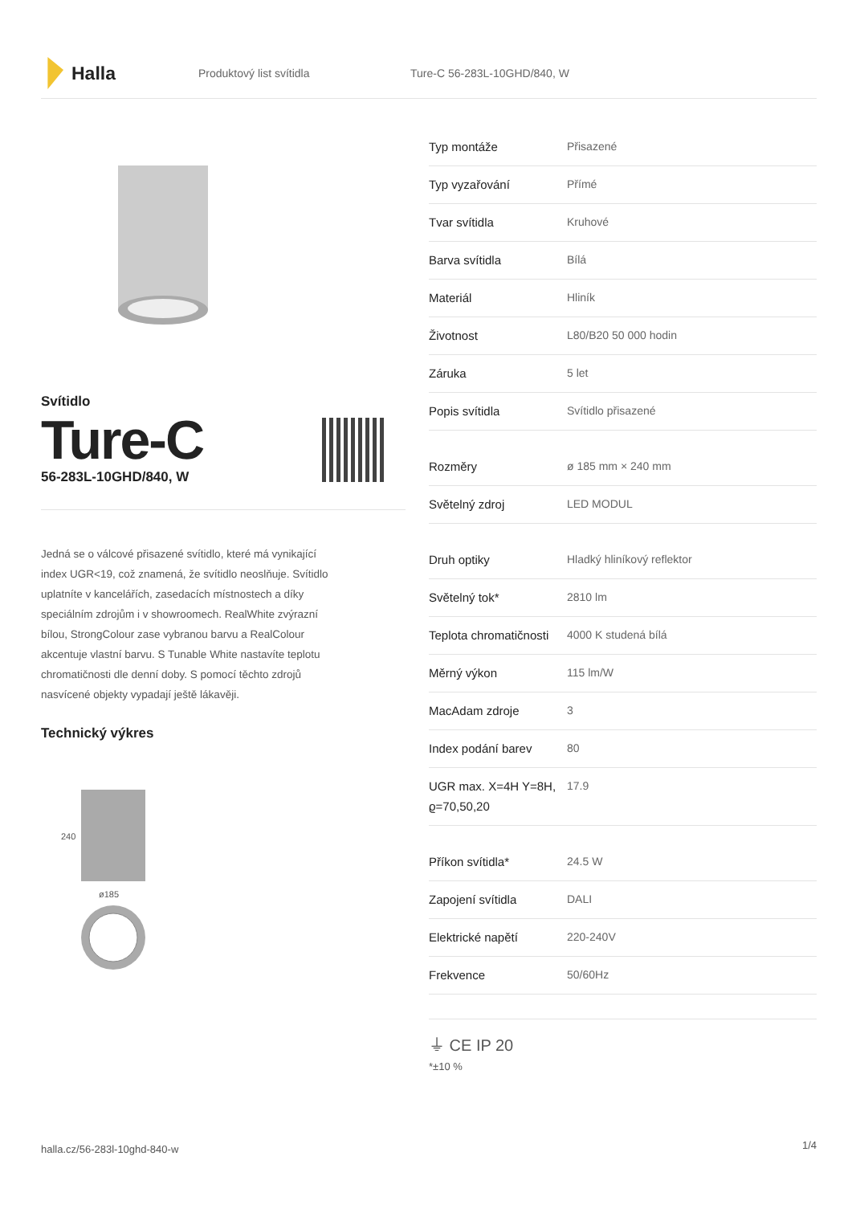Halla
Produktový list svítidla Ture-C 56-283L-10GHD/840, W
Svítidlo
Ture-C
56-283L-10GHD/840, W
Jedná se o válcové přisazené svítidlo, které má vynikající index UGR<19, což znamená, že svítidlo neoslňuje. Svítidlo uplatníte v kancelářích, zasedacích místnostech a díky speciálním zdrojům i v showroomech. RealWhite zvýrazní bílou, StrongColour zase vybranou barvu a RealColour akcentuje vlastní barvu. S Tunable White nastavíte teplotu chromatičnosti dle denní doby. S pomocí těchto zdrojů nasvícené objekty vypadají ještě lákavěji.
Technický výkres
240
ø185
| Typ montáže | Přisazené |
| Typ vyzařování | Přímé |
| Tvar svítidla | Kruhové |
| Barva svítidla | Bílá |
| Materiál | Hliník |
| Životnost | L80/B20 50 000 hodin |
| Záruka | 5 let |
| Popis svítidla | Svítidlo přisazené |
| Rozměry | ø 185 mm × 240 mm |
| Světelný zdroj | LED MODUL |
| Druh optiky | Hladký hliníkový reflektor |
| Světelný tok* | 2810 lm |
| Teplota chromatičnosti | 4000 K studená bílá |
| Měrný výkon | 115 lm/W |
| MacAdam zdroje | 3 |
| Index podání barev | 80 |
| UGR max. X=4H Y=8H, ϱ=70,50,20 | 17.9 |
| Příkon svítidla* | 24.5 W |
| Zapojení svítidla | DALI |
| Elektrické napětí | 220-240V |
| Frekvence | 50/60Hz |
⏚ CE IP 20
*±10 %
halla.cz/56-283l-10ghd-840-w
1/4